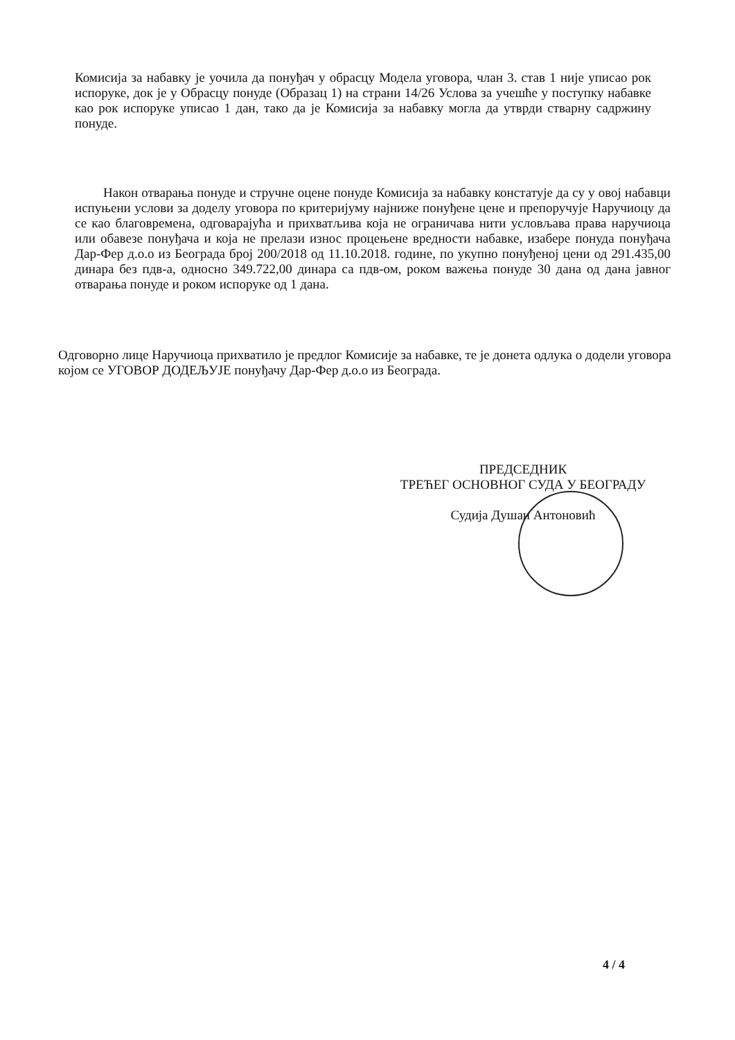Комисија за набавку је уочила да понуђач у обрасцу Модела уговора, члан 3. став 1 није уписао рок испоруке, док је у Обрасцу понуде (Образац 1) на страни 14/26 Услова за учешће у поступку набавке као рок испоруке уписао 1 дан, тако да је Комисија за набавку могла да утврди стварну садржину понуде.
Након отварања понуде и стручне оцене понуде Комисија за набавку констатује да су у овој набавци испуњени услови за доделу уговора по критеријуму најниже понуђене цене и препоручује Наручиоцу да се као благовремена, одговарајућа и прихватљива која не ограничава нити условљава права наручиоца или обавезе понуђача и која не прелази износ процењене вредности набавке, изабере понуда понуђача Дар-Фер д.о.о из Београда број 200/2018 од 11.10.2018. године, по укупно понуђеној цени од 291.435,00 динара без пдв-а, односно 349.722,00 динара са пдв-ом, роком важења понуде 30 дана од дана јавног отварања понуде и роком испоруке од 1 дана.
Одговорно лице Наручиоца прихватило је предлог Комисије за набавке, те је донета одлука о додели уговора којом се УГОВОР ДОДЕЉУЈЕ понуђачу Дар-Фер д.о.о из Београда.
ПРЕДСЕДНИК
ТРЕЋЕГ ОСНОВНОГ СУДА У БЕОГРАДУ
Судија Душан Антоновић
4 / 4